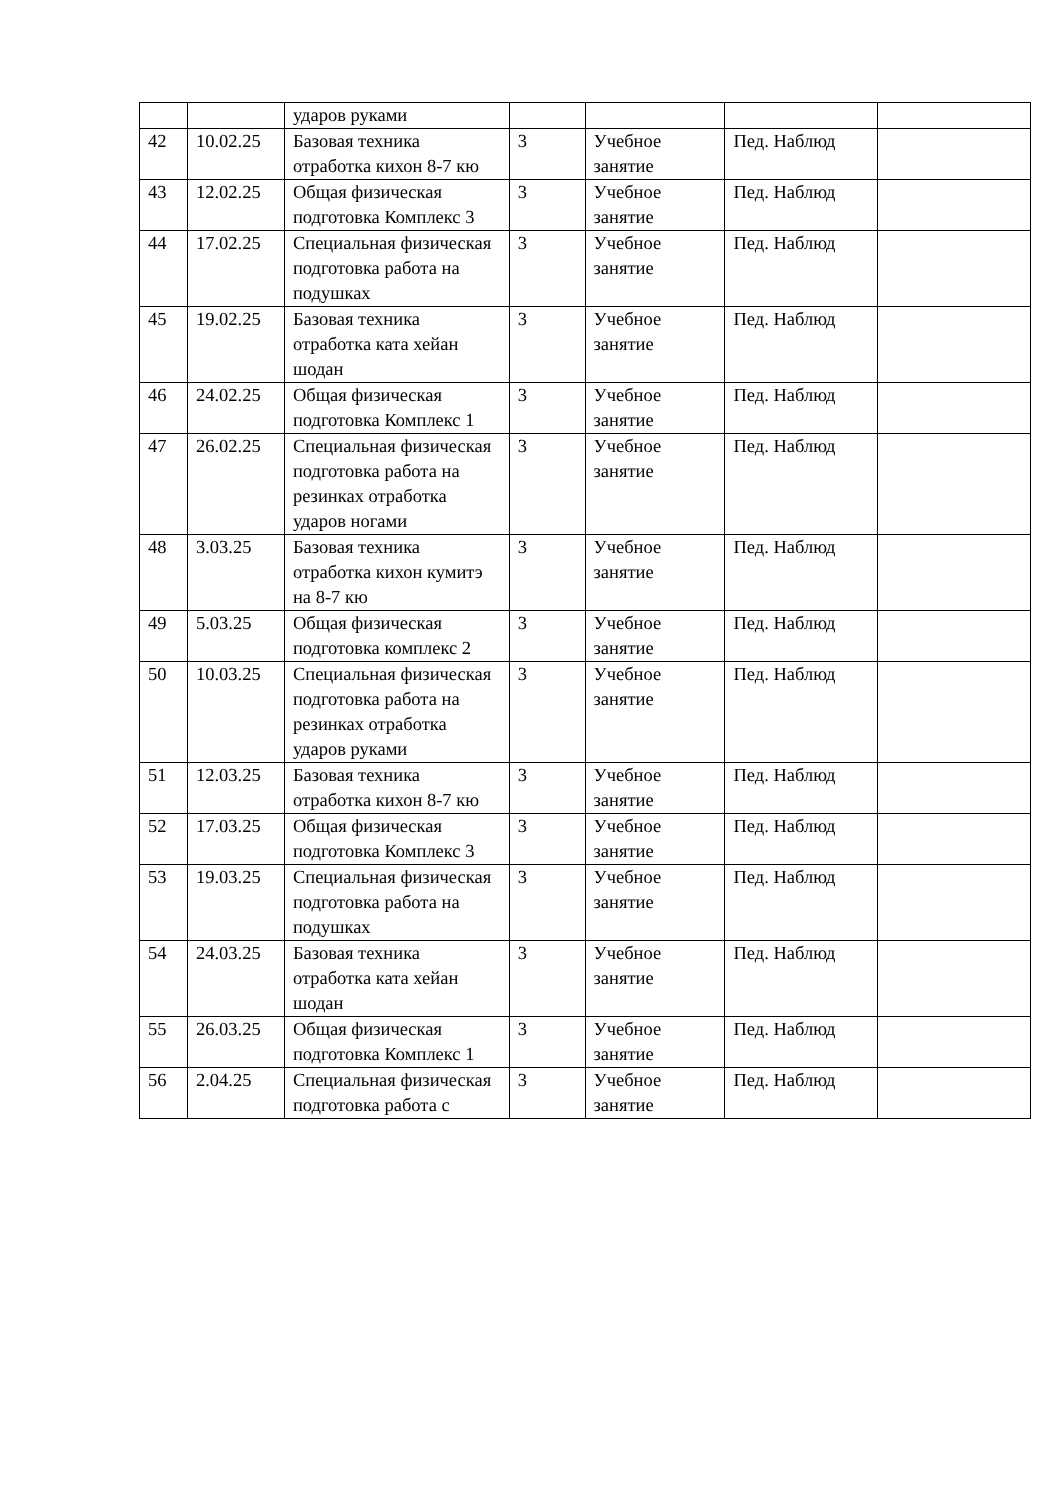| | | ударов руками | | | | |
| 42 | 10.02.25 | Базовая техника отработка кихон 8-7 кю | 3 | Учебное занятие | Пед. Наблюд | |
| 43 | 12.02.25 | Общая физическая подготовка Комплекс 3 | 3 | Учебное занятие | Пед. Наблюд | |
| 44 | 17.02.25 | Специальная физическая подготовка работа на подушках | 3 | Учебное занятие | Пед. Наблюд | |
| 45 | 19.02.25 | Базовая техника отработка ката хейан шодан | 3 | Учебное занятие | Пед. Наблюд | |
| 46 | 24.02.25 | Общая физическая подготовка Комплекс 1 | 3 | Учебное занятие | Пед. Наблюд | |
| 47 | 26.02.25 | Специальная физическая подготовка работа на резинках отработка ударов ногами | 3 | Учебное занятие | Пед. Наблюд | |
| 48 | 3.03.25 | Базовая техника отработка кихон кумитэ на 8-7 кю | 3 | Учебное занятие | Пед. Наблюд | |
| 49 | 5.03.25 | Общая физическая подготовка комплекс 2 | 3 | Учебное занятие | Пед. Наблюд | |
| 50 | 10.03.25 | Специальная физическая подготовка работа на резинках отработка ударов руками | 3 | Учебное занятие | Пед. Наблюд | |
| 51 | 12.03.25 | Базовая техника отработка кихон 8-7 кю | 3 | Учебное занятие | Пед. Наблюд | |
| 52 | 17.03.25 | Общая физическая подготовка Комплекс 3 | 3 | Учебное занятие | Пед. Наблюд | |
| 53 | 19.03.25 | Специальная физическая подготовка работа на подушках | 3 | Учебное занятие | Пед. Наблюд | |
| 54 | 24.03.25 | Базовая техника отработка ката хейан шодан | 3 | Учебное занятие | Пед. Наблюд | |
| 55 | 26.03.25 | Общая физическая подготовка Комплекс 1 | 3 | Учебное занятие | Пед. Наблюд | |
| 56 | 2.04.25 | Специальная физическая подготовка работа с | 3 | Учебное занятие | Пед. Наблюд | |